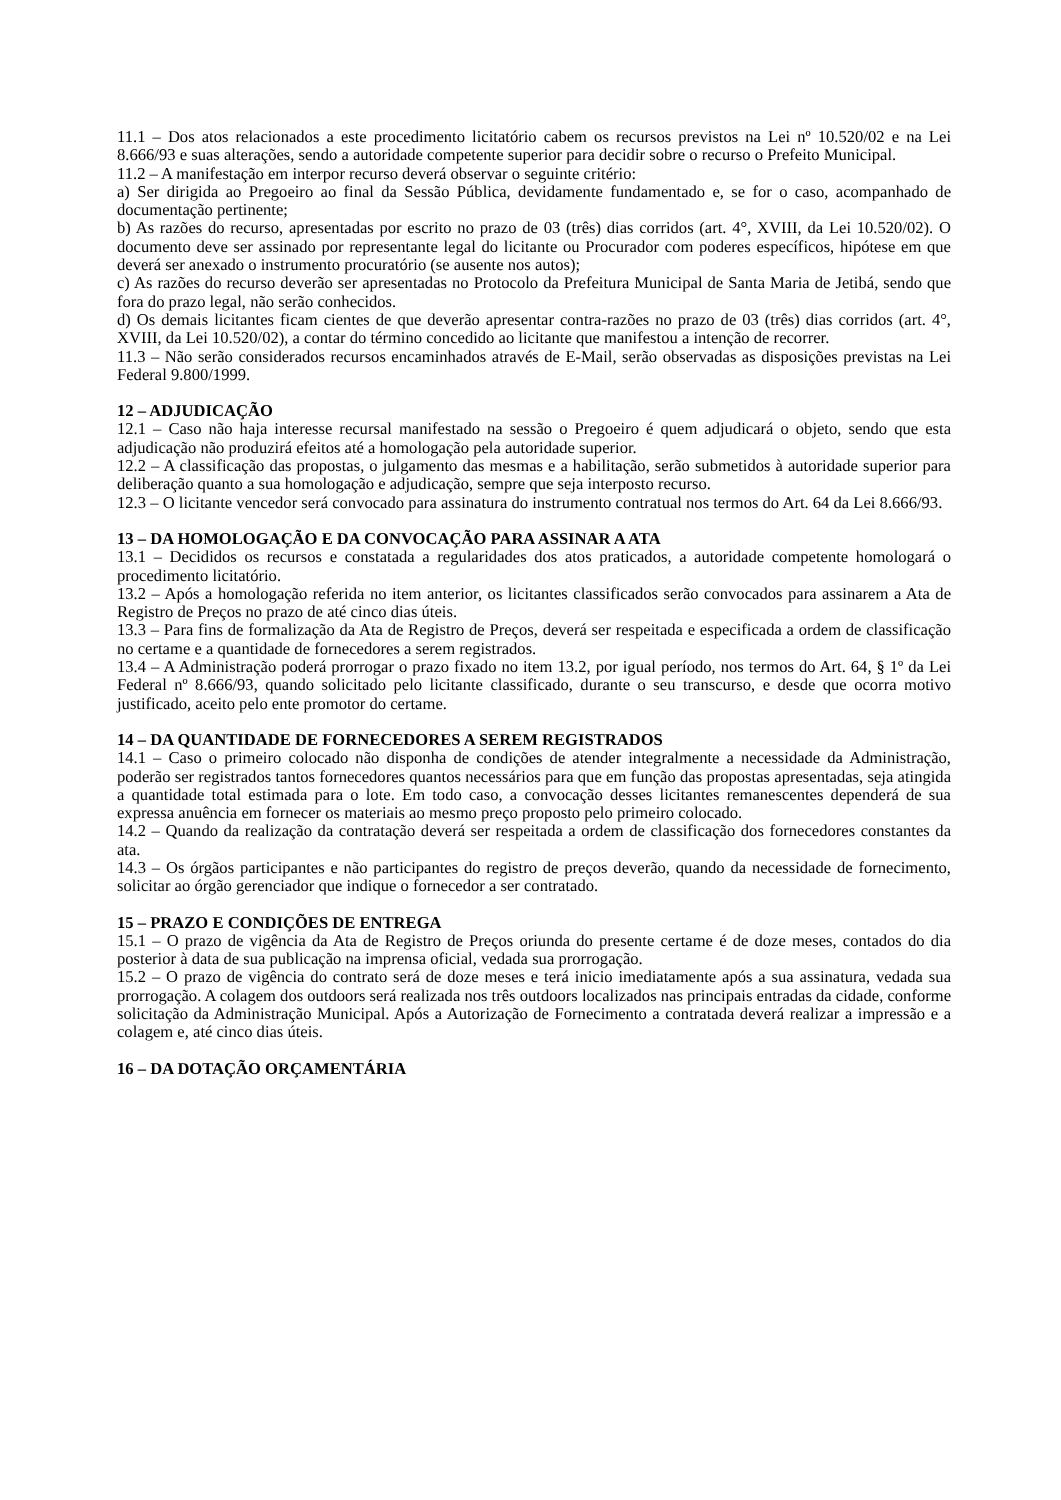11.1 – Dos atos relacionados a este procedimento licitatório cabem os recursos previstos na Lei nº 10.520/02 e na Lei 8.666/93 e suas alterações, sendo a autoridade competente superior para decidir sobre o recurso o Prefeito Municipal.
11.2 – A manifestação em interpor recurso deverá observar o seguinte critério:
a) Ser dirigida ao Pregoeiro ao final da Sessão Pública, devidamente fundamentado e, se for o caso, acompanhado de documentação pertinente;
b) As razões do recurso, apresentadas por escrito no prazo de 03 (três) dias corridos (art. 4°, XVIII, da Lei 10.520/02). O documento deve ser assinado por representante legal do licitante ou Procurador com poderes específicos, hipótese em que deverá ser anexado o instrumento procuratório (se ausente nos autos);
c) As razões do recurso deverão ser apresentadas no Protocolo da Prefeitura Municipal de Santa Maria de Jetibá, sendo que fora do prazo legal, não serão conhecidos.
d) Os demais licitantes ficam cientes de que deverão apresentar contra-razões no prazo de 03 (três) dias corridos (art. 4°, XVIII, da Lei 10.520/02), a contar do término concedido ao licitante que manifestou a intenção de recorrer.
11.3 – Não serão considerados recursos encaminhados através de E-Mail, serão observadas as disposições previstas na Lei Federal 9.800/1999.
12 – ADJUDICAÇÃO
12.1 – Caso não haja interesse recursal manifestado na sessão o Pregoeiro é quem adjudicará o objeto, sendo que esta adjudicação não produzirá efeitos até a homologação pela autoridade superior.
12.2 – A classificação das propostas, o julgamento das mesmas e a habilitação, serão submetidos à autoridade superior para deliberação quanto a sua homologação e adjudicação, sempre que seja interposto recurso.
12.3 – O licitante vencedor será convocado para assinatura do instrumento contratual nos termos do Art. 64 da Lei 8.666/93.
13 – DA HOMOLOGAÇÃO E DA CONVOCAÇÃO PARA ASSINAR A ATA
13.1 – Decididos os recursos e constatada a regularidades dos atos praticados, a autoridade competente homologará o procedimento licitatório.
13.2 – Após a homologação referida no item anterior, os licitantes classificados serão convocados para assinarem a Ata de Registro de Preços no prazo de até cinco dias úteis.
13.3 – Para fins de formalização da Ata de Registro de Preços, deverá ser respeitada e especificada a ordem de classificação no certame e a quantidade de fornecedores a serem registrados.
13.4 – A Administração poderá prorrogar o prazo fixado no item 13.2, por igual período, nos termos do Art. 64, § 1º da Lei Federal nº 8.666/93, quando solicitado pelo licitante classificado, durante o seu transcurso, e desde que ocorra motivo justificado, aceito pelo ente promotor do certame.
14 – DA QUANTIDADE DE FORNECEDORES A SEREM REGISTRADOS
14.1 – Caso o primeiro colocado não disponha de condições de atender integralmente a necessidade da Administração, poderão ser registrados tantos fornecedores quantos necessários para que em função das propostas apresentadas, seja atingida a quantidade total estimada para o lote. Em todo caso, a convocação desses licitantes remanescentes dependerá de sua expressa anuência em fornecer os materiais ao mesmo preço proposto pelo primeiro colocado.
14.2 – Quando da realização da contratação deverá ser respeitada a ordem de classificação dos fornecedores constantes da ata.
14.3 – Os órgãos participantes e não participantes do registro de preços deverão, quando da necessidade de fornecimento, solicitar ao órgão gerenciador que indique o fornecedor a ser contratado.
15 – PRAZO E CONDIÇÕES DE ENTREGA
15.1 – O prazo de vigência da Ata de Registro de Preços oriunda do presente certame é de doze meses, contados do dia posterior à data de sua publicação na imprensa oficial, vedada sua prorrogação.
15.2 – O prazo de vigência do contrato será de doze meses e terá inicio imediatamente após a sua assinatura, vedada sua prorrogação. A colagem dos outdoors será realizada nos três outdoors localizados nas principais entradas da cidade, conforme solicitação da Administração Municipal. Após a Autorização de Fornecimento a contratada deverá realizar a impressão e a colagem e, até cinco dias úteis.
16 – DA DOTAÇÃO ORÇAMENTÁRIA